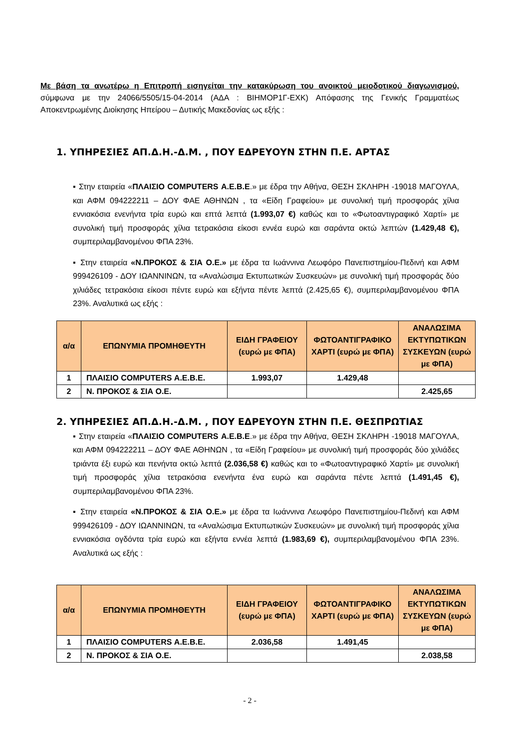Με βάση τα ανωτέρω η Επιτροπή εισηγείται την κατακύρωση του ανοικτού μειοδοτικού διαγωνισμού, σύμφωνα με την 24066/5505/15-04-2014 (ΑΔΑ : ΒΙΗΜΟΡ1Γ-ΕΧΚ) Απόφασης της Γενικής Γραμματέως Αποκεντρωμένης Διοίκησης Ηπείρου – Δυτικής Μακεδονίας ως εξής :
1. ΥΠΗΡΕΣΙΕΣ ΑΠ.Δ.Η.-Δ.Μ. , ΠΟΥ ΕΔΡΕΥΟΥΝ ΣΤΗΝ Π.Ε. ΑΡΤΑΣ
▪ Στην εταιρεία «ΠΛΑΙΣΙΟ COMPUTERS Α.Ε.Β.Ε.» με έδρα την Αθήνα, ΘΕΣΗ ΣΚΛΗΡΗ -19018 ΜΑΓΟΥΛΑ, και ΑΦΜ 094222211 – ΔΟΥ ΦΑΕ ΑΘΗΝΩΝ , τα «Είδη Γραφείου» με συνολική τιμή προσφοράς χίλια εννιακόσια ενενήντα τρία ευρώ και επτά λεπτά (1.993,07 €) καθώς και το «Φωτοαντιγραφικό Χαρτί» με συνολική τιμή προσφοράς χίλια τετρακόσια είκοσι εννέα ευρώ και σαράντα οκτώ λεπτών (1.429,48 €), συμπεριλαμβανομένου ΦΠΑ 23%.
▪ Στην εταιρεία «Ν.ΠΡΟΚΟΣ & ΣΙΑ Ο.Ε.» με έδρα τα Ιωάννινα Λεωφόρο Πανεπιστημίου-Πεδινή και ΑΦΜ 999426109 - ΔΟΥ ΙΩΑΝΝΙΝΩΝ, τα «Αναλώσιμα Εκτυπωτικών Συσκευών» με συνολική τιμή προσφοράς δύο χιλιάδες τετρακόσια είκοσι πέντε ευρώ και εξήντα πέντε λεπτά (2.425,65 €), συμπεριλαμβανομένου ΦΠΑ 23%. Αναλυτικά ως εξής :
| α/α | ΕΠΩΝΥΜΙΑ ΠΡΟΜΗΘΕΥΤΗ | ΕΙΔΗ ΓΡΑΦΕΙΟΥ (ευρώ με ΦΠΑ) | ΦΩΤΟΑΝΤΙΓΡΑΦΙΚΟ ΧΑΡΤΙ (ευρώ με ΦΠΑ) | ΑΝΑΛΩΣΙΜΑ ΕΚΤΥΠΩΤΙΚΩΝ ΣΥΣΚΕΥΩΝ (ευρώ με ΦΠΑ) |
| --- | --- | --- | --- | --- |
| 1 | ΠΛΑΙΣΙΟ COMPUTERS Α.Ε.Β.Ε. | 1.993,07 | 1.429,48 | |
| 2 | Ν. ΠΡΟΚΟΣ & ΣΙΑ Ο.Ε. | | | 2.425,65 |
2. ΥΠΗΡΕΣΙΕΣ ΑΠ.Δ.Η.-Δ.Μ. , ΠΟΥ ΕΔΡΕΥΟΥΝ ΣΤΗΝ Π.Ε. ΘΕΣΠΡΩΤΙΑΣ
▪ Στην εταιρεία «ΠΛΑΙΣΙΟ COMPUTERS Α.Ε.Β.Ε.» με έδρα την Αθήνα, ΘΕΣΗ ΣΚΛΗΡΗ -19018 ΜΑΓΟΥΛΑ, και ΑΦΜ 094222211 – ΔΟΥ ΦΑΕ ΑΘΗΝΩΝ , τα «Είδη Γραφείου» με συνολική τιμή προσφοράς δύο χιλιάδες τριάντα έξι ευρώ και πενήντα οκτώ λεπτά (2.036,58 €) καθώς και το «Φωτοαντιγραφικό Χαρτί» με συνολική τιμή προσφοράς χίλια τετρακόσια ενενήντα ένα ευρώ και σαράντα πέντε λεπτά (1.491,45 €), συμπεριλαμβανομένου ΦΠΑ 23%.
▪ Στην εταιρεία «Ν.ΠΡΟΚΟΣ & ΣΙΑ Ο.Ε.» με έδρα τα Ιωάννινα Λεωφόρο Πανεπιστημίου-Πεδινή και ΑΦΜ 999426109 - ΔΟΥ ΙΩΑΝΝΙΝΩΝ, τα «Αναλώσιμα Εκτυπωτικών Συσκευών» με συνολική τιμή προσφοράς χίλια εννιακόσια ογδόντα τρία ευρώ και εξήντα εννέα λεπτά (1.983,69 €), συμπεριλαμβανομένου ΦΠΑ 23%. Αναλυτικά ως εξής :
| α/α | ΕΠΩΝΥΜΙΑ ΠΡΟΜΗΘΕΥΤΗ | ΕΙΔΗ ΓΡΑΦΕΙΟΥ (ευρώ με ΦΠΑ) | ΦΩΤΟΑΝΤΙΓΡΑΦΙΚΟ ΧΑΡΤΙ (ευρώ με ΦΠΑ) | ΑΝΑΛΩΣΙΜΑ ΕΚΤΥΠΩΤΙΚΩΝ ΣΥΣΚΕΥΩΝ (ευρώ με ΦΠΑ) |
| --- | --- | --- | --- | --- |
| 1 | ΠΛΑΙΣΙΟ COMPUTERS Α.Ε.Β.Ε. | 2.036,58 | 1.491,45 | |
| 2 | Ν. ΠΡΟΚΟΣ & ΣΙΑ Ο.Ε. | | | 2.038,58 |
- 2 -